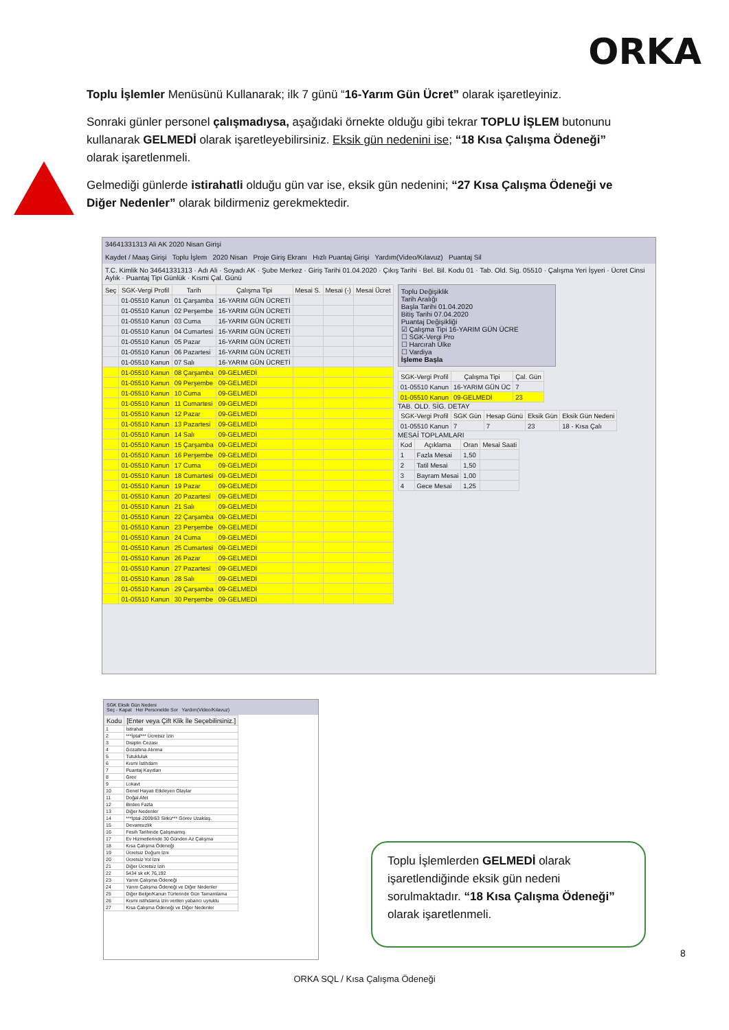ORKA
Toplu İşlemler Menüsünü Kullanarak; ilk 7 günü “16-Yarım Gün Ücret” olarak işaretleyiniz.
Sonraki günler personel çalışmadıysa, aşağıdaki örnekte olduğu gibi tekrar TOPLU İŞLEM butonunu kullanarak GELMEDİ olarak işaretleyebilirsiniz. Eksik gün nedenini ise; “18 Kısa Çalışma Ödeneği” olarak işaretlenmeli.
Gelmediği günlerde istirahatli olduğu gün var ise, eksik gün nedenini; “27 Kısa Çalışma Ödeneği ve Diğer Nedenler” olarak bildirmeniz gerekmektedir.
34641331313 Ali AK 2020 Nisan Girişi
Kaydet / Maaş Girişi Toplu İşlem 2020 Nisan Proje Giriş Ekranı Hızlı Puantaj Girişi Yardım(Video/Kılavuz) Puantaj Sil
T.C. Kimlik No 34641331313 · Adı Ali · Soyadı AK · Şube Merkez · Giriş Tarihi 01.04.2020 · Çıkış Tarihi · Bel. Bil. Kodu 01 · Tab. Old. Sig. 05510 · Çalışma Yeri İşyeri · Ücret Cinsi Aylık · Puantaj Tipi Günlük · Kısmi Çal. Günü
| Seç | SGK-Vergi Profil | Tarih | Çalışma Tipi | Mesai S. | Mesai (-) | Mesai Ücret |
| --- | --- | --- | --- | --- | --- | --- |
| | 01-05510 Kanun | 01 Çarşamba | 16-YARIM GÜN ÜCRETİ | | | |
| | 01-05510 Kanun | 02 Perşembe | 16-YARIM GÜN ÜCRETİ | | | |
| | 01-05510 Kanun | 03 Cuma | 16-YARIM GÜN ÜCRETİ | | | |
| | 01-05510 Kanun | 04 Cumartesi | 16-YARIM GÜN ÜCRETİ | | | |
| | 01-05510 Kanun | 05 Pazar | 16-YARIM GÜN ÜCRETİ | | | |
| | 01-05510 Kanun | 06 Pazartesi | 16-YARIM GÜN ÜCRETİ | | | |
| | 01-05510 Kanun | 07 Salı | 16-YARIM GÜN ÜCRETİ | | | |
| | 01-05510 Kanun | 08 Çarşamba | 09-GELMEDİ | | | |
| | 01-05510 Kanun | 09 Perşembe | 09-GELMEDİ | | | |
| | 01-05510 Kanun | 10 Cuma | 09-GELMEDİ | | | |
| | 01-05510 Kanun | 11 Cumartesi | 09-GELMEDİ | | | |
| | 01-05510 Kanun | 12 Pazar | 09-GELMEDİ | | | |
| | 01-05510 Kanun | 13 Pazartesi | 09-GELMEDİ | | | |
| | 01-05510 Kanun | 14 Salı | 09-GELMEDİ | | | |
| | 01-05510 Kanun | 15 Çarşamba | 09-GELMEDİ | | | |
| | 01-05510 Kanun | 16 Perşembe | 09-GELMEDİ | | | |
| | 01-05510 Kanun | 17 Cuma | 09-GELMEDİ | | | |
| | 01-05510 Kanun | 18 Cumartesi | 09-GELMEDİ | | | |
| | 01-05510 Kanun | 19 Pazar | 09-GELMEDİ | | | |
| | 01-05510 Kanun | 20 Pazartesi | 09-GELMEDİ | | | |
| | 01-05510 Kanun | 21 Salı | 09-GELMEDİ | | | |
| | 01-05510 Kanun | 22 Çarşamba | 09-GELMEDİ | | | |
| | 01-05510 Kanun | 23 Perşembe | 09-GELMEDİ | | | |
| | 01-05510 Kanun | 24 Cuma | 09-GELMEDİ | | | |
| | 01-05510 Kanun | 25 Cumartesi | 09-GELMEDİ | | | |
| | 01-05510 Kanun | 26 Pazar | 09-GELMEDİ | | | |
| | 01-05510 Kanun | 27 Pazartesi | 09-GELMEDİ | | | |
| | 01-05510 Kanun | 28 Salı | 09-GELMEDİ | | | |
| | 01-05510 Kanun | 29 Çarşamba | 09-GELMEDİ | | | |
| | 01-05510 Kanun | 30 Perşembe | 09-GELMEDİ | | | |
Toplu Değişiklik
Tarih Aralığı
Başla Tarihi 01.04.2020
Bitiş Tarihi 07.04.2020
Puantaj Değişikliği
☑ Çalışma Tipi 16-YARIM GÜN ÜCRE
☐ SGK-Vergi Pro
☐ Harcırah Ülke
☐ Vardiya
İşleme Başla
| SGK-Vergi Profil | Çalışma Tipi | Çal. Gün |
| --- | --- | --- |
| 01-05510 Kanun | 16-YARIM GÜN ÜC | 7 |
| 01-05510 Kanun | 09-GELMEDİ | 23 |
TAB. OLD. SİG. DETAY
| SGK-Vergi Profil | SGK Gün | Hesap Günü | Eksik Gün | Eksik Gün Nedeni |
| --- | --- | --- | --- | --- |
| 01-05510 Kanun | 7 | 7 | 23 | 18 - Kısa Çalı |
MESAİ TOPLAMLARI
| Kod | Açıklama | Oran | Mesai Saati |
| --- | --- | --- | --- |
| 1 | Fazla Mesai | 1,50 | |
| 2 | Tatil Mesai | 1,50 | |
| 3 | Bayram Mesai | 1,00 | |
| 4 | Gece Mesai | 1,25 | |
SGK Eksik Gün Nedeni
Seç - Kapat Her Personelde Sor Yardım(Video/Kılavuz)
| Kodu | [Enter veya Çift Klik İle Seçebilirsiniz.] |
| --- | --- |
| 1 | İstirahat |
| 2 | ***İptal*** Ücretsiz İzin |
| 3 | Disiplin Cezası |
| 4 | Gözaltına Alınma |
| 5 | Tutukluluk |
| 6 | Kısmi İstihdam |
| 7 | Puantaj Kayıtları |
| 8 | Grev |
| 9 | Lokavt |
| 10 | Genel Hayatı Etkileyen Olaylar |
| 11 | Doğal Afet |
| 12 | Birden Fazla |
| 13 | Diğer Nedenler |
| 14 | ***İptal-2009/63 Sirkü*** Görev Uzaklaş. |
| 15 | Devamsızlık |
| 16 | Fesih Tarihinde Çalışmamış |
| 17 | Ev Hizmetlerinde 30 Günden Az Çalışma |
| 18 | Kısa Çalışma Ödeneği |
| 19 | Ücretsiz Doğum İzni |
| 20 | Ücretsiz Yol İzni |
| 21 | Diğer Ücretsiz İzin |
| 22 | 5434 sk eK 76,192 |
| 23 | Yarım Çalışma Ödeneği |
| 24 | Yarım Çalışma Ödeneği ve Diğer Nedenler |
| 25 | Diğer Belge/Kanun Türlerinde Gün Tamamlama |
| 26 | Kısmi istihdama izin verilen yabancı uyruklu |
| 27 | Kısa Çalışma Ödeneği ve Diğer Nedenler |
Toplu İşlemlerden GELMEDİ olarak işaretlendiğinde eksik gün nedeni sorulmaktadır. “18 Kısa Çalışma Ödeneği” olarak işaretlenmeli.
8
ORKA SQL / Kısa Çalışma Ödeneği